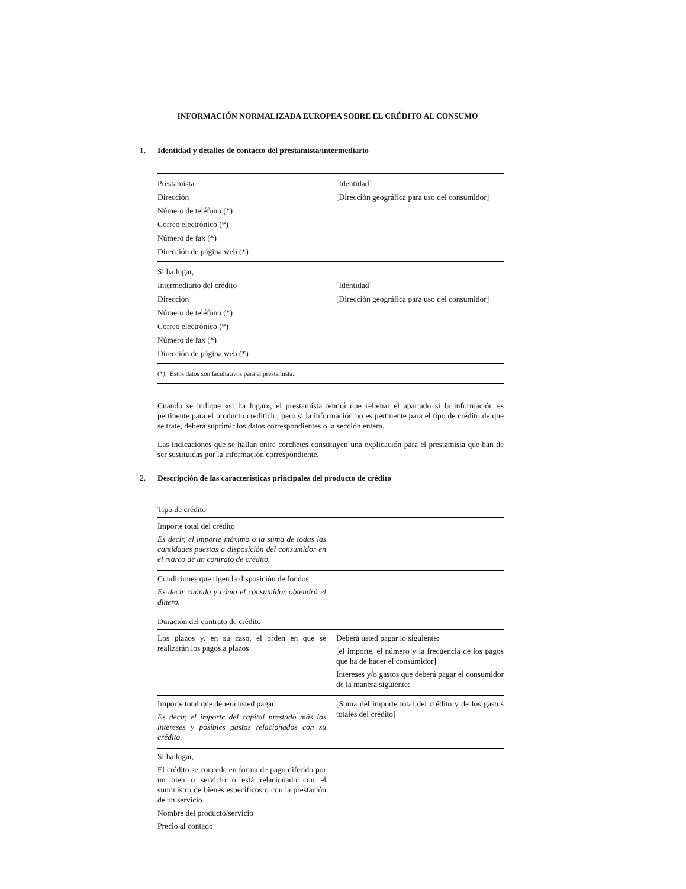INFORMACIÓN NORMALIZADA EUROPEA SOBRE EL CRÉDITO AL CONSUMO
1. Identidad y detalles de contacto del prestamista/intermediario
| Prestamista Dirección Número de teléfono (*) Correo electrónico (*) Número de fax (*) Dirección de página web (*) | [Identidad] [Dirección geográfica para uso del consumidor] |
| Si ha lugar, Intermediario del crédito Dirección Número de teléfono (*) Correo electrónico (*) Número de fax (*) Dirección de página web (*) | [Identidad] [Dirección geográfica para uso del consumidor] |
| (*) Estos datos son facultativos para el prestamista. | |
Cuando se indique «si ha lugar», el prestamista tendrá que rellenar el apartado si la información es pertinente para el producto crediticio, pero si la información no es pertinente para el tipo de crédito de que se trate, deberá suprimir los datos correspondientes o la sección entera.
Las indicaciones que se hallan entre corchetes constituyen una explicación para el prestamista que han de ser sustituidas por la información correspondiente.
2. Descripción de las características principales del producto de crédito
| Tipo de crédito | |
| Importe total del crédito Es decir, el importe máximo o la suma de todas las cantidades puestas a disposición del consumidor en el marco de un contrato de crédito. | |
| Condiciones que rigen la disposición de fondos Es decir cuándo y cómo el consumidor obtendrá el dinero. | |
| Duración del contrato de crédito | |
| Los plazos y, en su caso, el orden en que se realizarán los pagos a plazos | Deberá usted pagar lo siguiente: [el importe, el número y la frecuencia de los pagos que ha de hacer el consumidor] Intereses y/o gastos que deberá pagar el consumidor de la manera siguiente: |
| Importe total que deberá usted pagar Es decir, el importe del capital prestado más los intereses y posibles gastos relacionados con su crédito. | [Suma del importe total del crédito y de los gastos totales del crédito] |
| Si ha lugar, El crédito se concede en forma de pago diferido por un bien o servicio o está relacionado con el suministro de bienes específicos o con la prestación de un servicio Nombre del producto/servicio Precio al contado | |